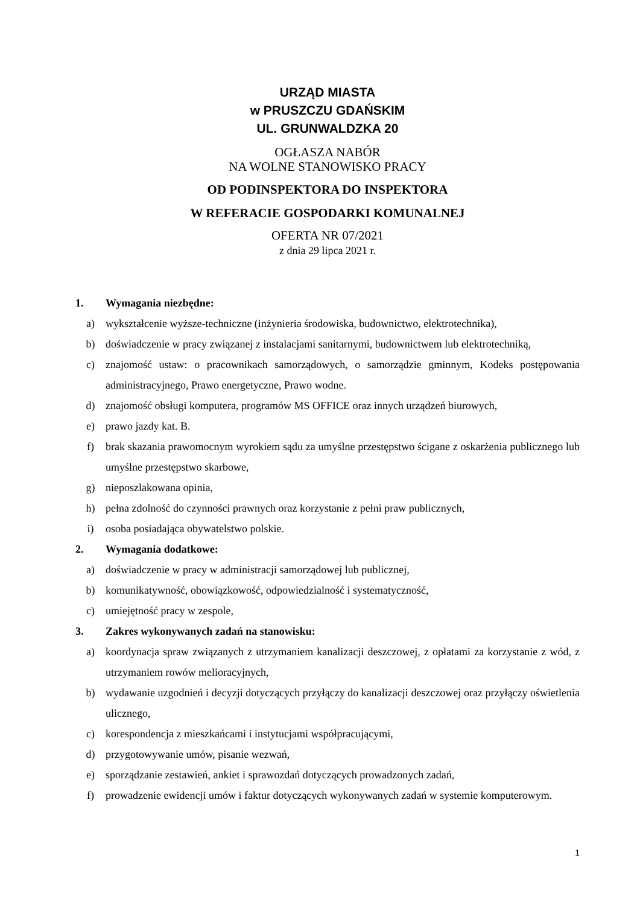URZĄD MIASTA
w PRUSZCZU GDAŃSKIM
UL. GRUNWALDZKA 20
OGŁASZA NABÓR
NA WOLNE STANOWISKO PRACY
OD PODINSPEKTORA DO INSPEKTORA
W REFERACIE GOSPODARKI KOMUNALNEJ
OFERTA NR 07/2021
z dnia 29 lipca 2021 r.
1. Wymagania niezbędne:
a) wykształcenie wyższe-techniczne (inżynieria środowiska, budownictwo, elektrotechnika),
b) doświadczenie w pracy związanej z instalacjami sanitarnymi, budownictwem lub elektrotechniką,
c) znajomość ustaw: o pracownikach samorządowych, o samorządzie gminnym, Kodeks postępowania administracyjnego, Prawo energetyczne, Prawo wodne.
d) znajomość obsługi komputera, programów MS OFFICE oraz innych urządzeń biurowych,
e) prawo jazdy kat. B.
f) brak skazania prawomocnym wyrokiem sądu za umyślne przestępstwo ścigane z oskarżenia publicznego lub umyślne przestępstwo skarbowe,
g) nieposzlakowana opinia,
h) pełna zdolność do czynności prawnych oraz korzystanie z pełni praw publicznych,
i) osoba posiadająca obywatelstwo polskie.
2. Wymagania dodatkowe:
a) doświadczenie w pracy w administracji samorządowej lub publicznej,
b) komunikatywność, obowiązkowość, odpowiedzialność i systematyczność,
c) umiejętność pracy w zespole,
3. Zakres wykonywanych zadań na stanowisku:
a) koordynacja spraw związanych z utrzymaniem kanalizacji deszczowej, z opłatami za korzystanie z wód, z utrzymaniem rowów melioracyjnych,
b) wydawanie uzgodnień i decyzji dotyczących przyłączy do kanalizacji deszczowej oraz przyłączy oświetlenia ulicznego,
c) korespondencja z mieszkańcami i instytucjami współpracującymi,
d) przygotowywanie umów, pisanie wezwań,
e) sporządzanie zestawień, ankiet i sprawozdań dotyczących prowadzonych zadań,
f) prowadzenie ewidencji umów i faktur dotyczących wykonywanych zadań w systemie komputerowym.
1